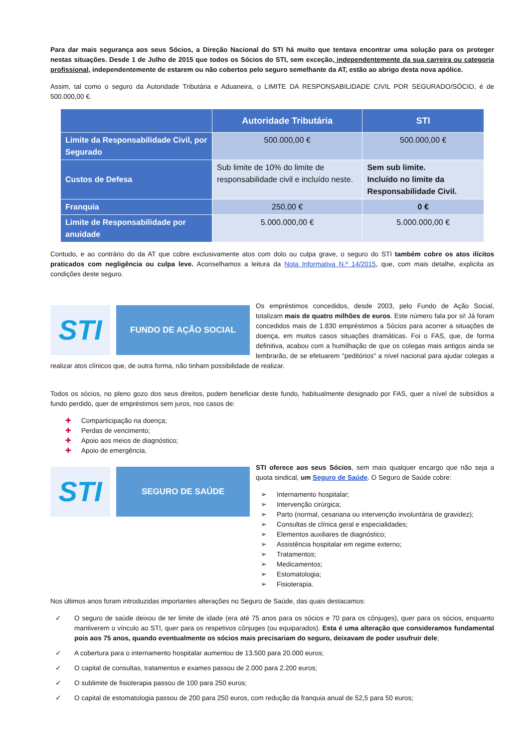Para dar mais segurança aos seus Sócios, a Direção Nacional do STI há muito que tentava encontrar uma solução para os proteger nestas situações. Desde 1 de Julho de 2015 que todos os Sócios do STI, sem exceção, independentemente da sua carreira ou categoria profissional, independentemente de estarem ou não cobertos pelo seguro semelhante da AT, estão ao abrigo desta nova apólice.
Assim, tal como o seguro da Autoridade Tributária e Aduaneira, o LIMITE DA RESPONSABILIDADE CIVIL POR SEGURADO/SÓCIO, é de 500.000,00 €.
| | Autoridade Tributária | STI |
| --- | --- | --- |
| Limite da Responsabilidade Civil, por Segurado | 500.000,00 € | 500.000,00 € |
| Custos de Defesa | Sub limite de 10% do limite de responsabilidade civil e incluído neste. | Sem sub limite. Incluído no limite da Responsabilidade Civil. |
| Franquia | 250,00 € | 0 € |
| Limite de Responsabilidade por anuidade | 5.000.000,00 € | 5.000.000,00 € |
Contudo, e ao contrário do da AT que cobre exclusivamente atos com dolo ou culpa grave, o seguro do STI também cobre os atos ilícitos praticados com negligência ou culpa leve. Aconselhamos a leitura da Nota Informativa N.º 14/2015, que, com mais detalhe, explicita as condições deste seguro.
STI
FUNDO DE AÇÃO SOCIAL
Os empréstimos concedidos, desde 2003, pelo Fundo de Ação Social, totalizam mais de quatro milhões de euros. Este número fala por si! Já foram concedidos mais de 1.830 empréstimos a Sócios para acorrer a situações de doença, em muitos casos situações dramáticas. Foi o FAS, que, de forma definitiva, acabou com a humilhação de que os colegas mais antigos ainda se lembrarão, de se efetuarem "peditórios" a nível nacional para ajudar colegas a realizar atos clínicos que, de outra forma, não tinham possibilidade de realizar.
Todos os sócios, no pleno gozo dos seus direitos, podem beneficiar deste fundo, habitualmente designado por FAS, quer a nível de subsídios a fundo perdido, quer de empréstimos sem juros, nos casos de:
✚ Comparticipação na doença;
✚ Perdas de vencimento;
✚ Apoio aos meios de diagnóstico;
✚ Apoio de emergência.
STI
SEGURO DE SAÚDE
STI oferece aos seus Sócios, sem mais qualquer encargo que não seja a quota sindical, um Seguro de Saúde. O Seguro de Saúde cobre:
➢ Internamento hospitalar;
➢ Intervenção cirúrgica;
➢ Parto (normal, cesariana ou intervenção involuntária de gravidez);
➢ Consultas de clínica geral e especialidades;
➢ Elementos auxiliares de diagnóstico;
➢ Assistência hospitalar em regime externo;
➢ Tratamentos;
➢ Medicamentos;
➢ Estomatologia;
➢ Fisioterapia.
Nos últimos anos foram introduzidas importantes alterações no Seguro de Saúde, das quais destacamos:
✓ O seguro de saúde deixou de ter limite de idade (era até 75 anos para os sócios e 70 para os cônjuges), quer para os sócios, enquanto mantiverem o vínculo ao STI, quer para os respetivos cônjuges (ou equiparados). Esta é uma alteração que consideramos fundamental pois aos 75 anos, quando eventualmente os sócios mais precisariam do seguro, deixavam de poder usufruir dele;
✓ A cobertura para o internamento hospitalar aumentou de 13.500 para 20.000 euros;
✓ O capital de consultas, tratamentos e exames passou de 2.000 para 2.200 euros;
✓ O sublimite de fisioterapia passou de 100 para 250 euros;
✓ O capital de estomatologia passou de 200 para 250 euros, com redução da franquia anual de 52,5 para 50 euros;